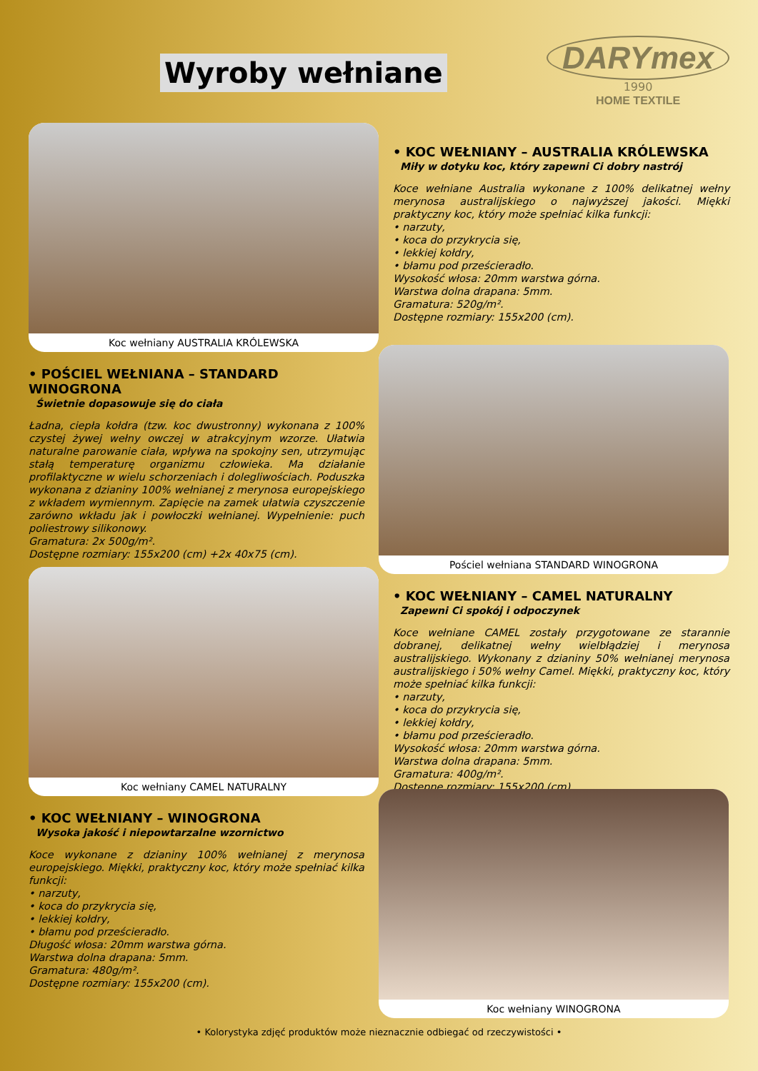Wyroby wełniane
DARYmex
1990
HOME TEXTILE
Koc wełniany AUSTRALIA KRÓLEWSKA
• KOC WEŁNIANY – AUSTRALIA KRÓLEWSKA
Miły w dotyku koc, który zapewni Ci dobry nastrój
Koce wełniane Australia wykonane z 100% delikatnej wełny merynosa australijskiego o najwyższej jakości. Miękki praktyczny koc, który może spełniać kilka funkcji:
• narzuty,
• koca do przykrycia się,
• lekkiej kołdry,
• błamu pod prześcieradło.
Wysokość włosa: 20mm warstwa górna.
Warstwa dolna drapana: 5mm.
Gramatura: 520g/m².
Dostępne rozmiary: 155x200 (cm).
• POŚCIEL WEŁNIANA – STANDARD WINOGRONA
Świetnie dopasowuje się do ciała
Ładna, ciepła kołdra (tzw. koc dwustronny) wykonana z 100% czystej żywej wełny owczej w atrakcyjnym wzorze. Ułatwia naturalne parowanie ciała, wpływa na spokojny sen, utrzymując stałą temperaturę organizmu człowieka. Ma działanie profilaktyczne w wielu schorzeniach i dolegliwościach. Poduszka wykonana z dzianiny 100% wełnianej z merynosa europejskiego z wkładem wymiennym. Zapięcie na zamek ułatwia czyszczenie zarówno wkładu jak i powłoczki wełnianej. Wypełnienie: puch poliestrowy silikonowy.
Gramatura: 2x 500g/m².
Dostępne rozmiary: 155x200 (cm) +2x 40x75 (cm).
Pościel wełniana STANDARD WINOGRONA
Koc wełniany CAMEL NATURALNY
• KOC WEŁNIANY – CAMEL NATURALNY
Zapewni Ci spokój i odpoczynek
Koce wełniane CAMEL zostały przygotowane ze starannie dobranej, delikatnej wełny wielbłądziej i merynosa australijskiego. Wykonany z dzianiny 50% wełnianej merynosa australijskiego i 50% wełny Camel. Miękki, praktyczny koc, który może spełniać kilka funkcji:
• narzuty,
• koca do przykrycia się,
• lekkiej kołdry,
• błamu pod prześcieradło.
Wysokość włosa: 20mm warstwa górna.
Warstwa dolna drapana: 5mm.
Gramatura: 400g/m².
Dostępne rozmiary: 155x200 (cm).
• KOC WEŁNIANY – WINOGRONA
Wysoka jakość i niepowtarzalne wzornictwo
Koce wykonane z dzianiny 100% wełnianej z merynosa europejskiego. Miękki, praktyczny koc, który może spełniać kilka funkcji:
• narzuty,
• koca do przykrycia się,
• lekkiej kołdry,
• błamu pod prześcieradło.
Długość włosa: 20mm warstwa górna.
Warstwa dolna drapana: 5mm.
Gramatura: 480g/m².
Dostępne rozmiary: 155x200 (cm).
Koc wełniany WINOGRONA
• Kolorystyka zdjęć produktów może nieznacznie odbiegać od rzeczywistości •